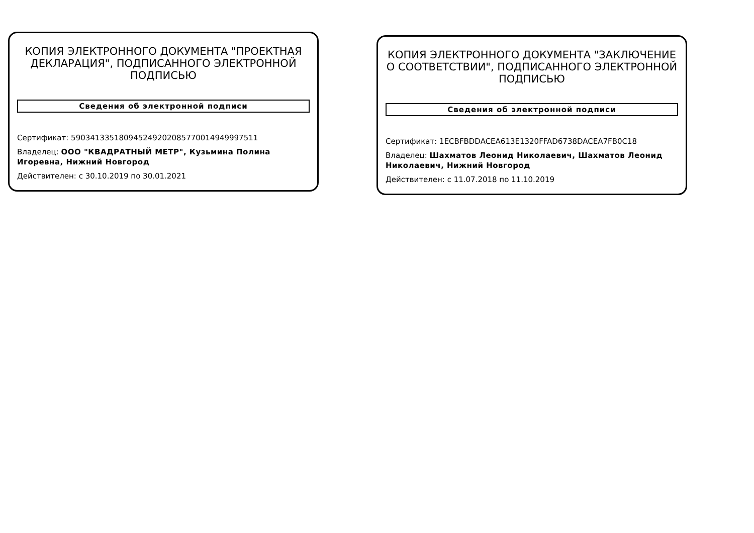КОПИЯ ЭЛЕКТРОННОГО ДОКУМЕНТА "ПРОЕКТНАЯ ДЕКЛАРАЦИЯ", ПОДПИСАННОГО ЭЛЕКТРОННОЙ ПОДПИСЬЮ
Сведения об электронной подписи
Сертификат: 590341335180945249202085770014949997511
Владелец: ООО "КВАДРАТНЫЙ МЕТР", Кузьмина Полина Игоревна, Нижний Новгород
Действителен: с 30.10.2019 по 30.01.2021
КОПИЯ ЭЛЕКТРОННОГО ДОКУМЕНТА "ЗАКЛЮЧЕНИЕ О СООТВЕТСТВИИ", ПОДПИСАННОГО ЭЛЕКТРОННОЙ ПОДПИСЬЮ
Сведения об электронной подписи
Сертификат: 1ECBFBDDACEA613E1320FFAD6738DACEA7FB0C18
Владелец: Шахматов Леонид Николаевич, Шахматов Леонид Николаевич, Нижний Новгород
Действителен: с 11.07.2018 по 11.10.2019